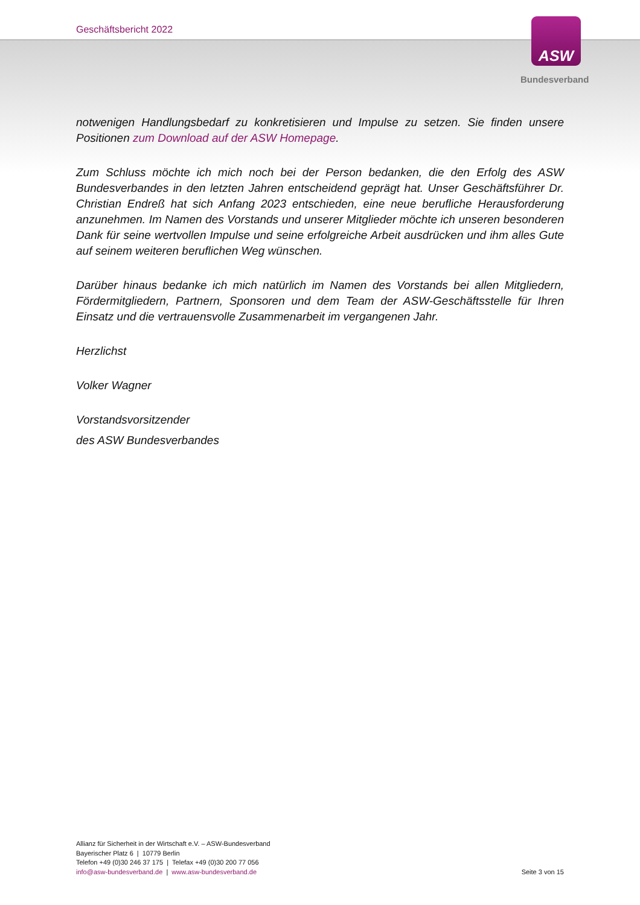Geschäftsbericht 2022 ASW
Bundesverband
notwenigen Handlungsbedarf zu konkretisieren und Impulse zu setzen. Sie finden unsere Positionen zum Download auf der ASW Homepage.
Zum Schluss möchte ich mich noch bei der Person bedanken, die den Erfolg des ASW Bundesverbandes in den letzten Jahren entscheidend geprägt hat. Unser Geschäftsführer Dr. Christian Endreß hat sich Anfang 2023 entschieden, eine neue berufliche Herausforderung anzunehmen. Im Namen des Vorstands und unserer Mitglieder möchte ich unseren besonderen Dank für seine wertvollen Impulse und seine erfolgreiche Arbeit ausdrücken und ihm alles Gute auf seinem weiteren beruflichen Weg wünschen.
Darüber hinaus bedanke ich mich natürlich im Namen des Vorstands bei allen Mitgliedern, Fördermitgliedern, Partnern, Sponsoren und dem Team der ASW-Geschäftsstelle für Ihren Einsatz und die vertrauensvolle Zusammenarbeit im vergangenen Jahr.
Herzlichst
Volker Wagner
Vorstandsvorsitzender
des ASW Bundesverbandes
Allianz für Sicherheit in der Wirtschaft e.V. – ASW-Bundesverband
Bayerischer Platz 6 | 10779 Berlin
Telefon +49 (0)30 246 37 175 | Telefax +49 (0)30 200 77 056
info@asw-bundesverband.de | www.asw-bundesverband.de
Seite 3 von 15